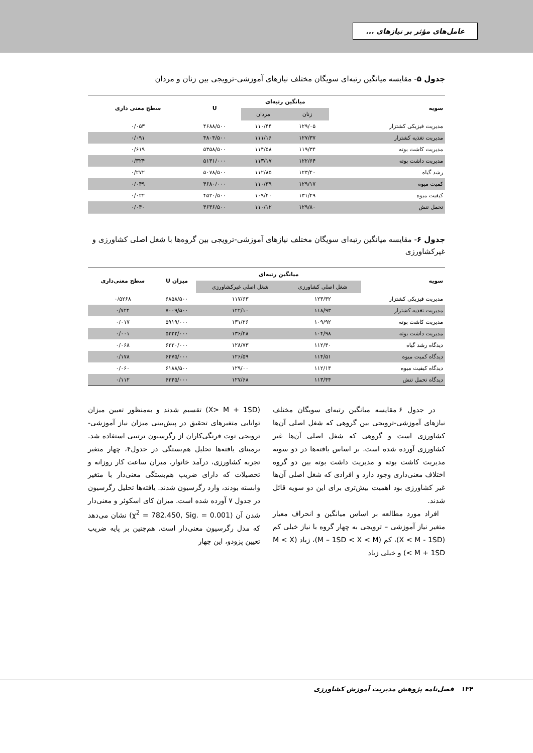عامل‌های مؤثر بر نیازهای ...
جدول ۵- مقایسه میانگین رتبه‌ای سویگان مختلف نیازهای آموزشی-ترویجی بین زنان و مردان
| سویه | میانگین رتبه‌ای | | U | سطح معنی داری |
| --- | --- | --- | --- | --- |
| | زنان | مردان | | |
| مدیریت فیزیکی کشتزار | ۱۲۹/۰۵ | ۱۱۰/۴۴ | ۴۶۸۸/۵۰۰ | ۰/۰۵۳ |
| مدیریت تغذیه کشتزار | ۱۲۷/۳۷ | ۱۱۱/۱۶ | ۴۸۰۴/۵۰۰ | ۰/۰۹۱ |
| مدیریت کاشت بوته | ۱۱۹/۳۴ | ۱۱۴/۵۸ | ۵۳۵۸/۵۰۰ | ۰/۶۱۹ |
| مدیریت داشت بوته | ۱۲۲/۶۴ | ۱۱۳/۱۷ | ۵۱۳۱/۰۰۰ | ۰/۳۲۴ |
| رشد گیاه | ۱۲۳/۴۰ | ۱۱۲/۸۵ | ۵۰۷۸/۵۰۰ | ۰/۲۷۲ |
| کمیت میوه | ۱۲۹/۱۷ | ۱۱۰/۳۹ | ۴۶۸۰/۰۰۰ | ۰/۰۴۹ |
| کیفیت میوه | ۱۳۱/۴۹ | ۱۰۹/۴۰ | ۴۵۲۰/۵۰۰ | ۰/۰۲۲ |
| تحمل تنش | ۱۲۹/۸۰ | ۱۱۰/۱۲ | ۴۶۳۶/۵۰۰ | ۰/۰۴۰ |
جدول ۶- مقایسه میانگین رتبه‌ای سویگان مختلف نیازهای آموزشی-ترویجی بین گروه‌ها با شغل اصلی کشاورزی و غیرکشاورزی
| سویه | میانگین رتبه‌ای | | میزان U | سطح معنی‌داری |
| --- | --- | --- | --- | --- |
| | شغل اصلی کشاورزی | شغل اصلی غیرکشاورزی | | |
| مدیریت فیزیکی کشتزار | ۱۲۳/۳۲ | ۱۱۷/۶۳ | ۶۸۵۸/۵۰۰ | ۰/۵۲۶۸ |
| مدیریت تغذیه کشتزار | ۱۱۸/۹۳ | ۱۲۲/۱۰ | ۷۰۰۹/۵۰۰ | ۰/۷۲۴ |
| مدیریت کاشت بوته | ۱۰۹/۹۲ | ۱۳۱/۲۶ | ۵۹۱۹/۰۰۰ | ۰/۰۱۷ |
| مدیریت داشت بوته | ۱۰۴/۹۸ | ۱۳۶/۲۸ | ۵۳۲۲/۰۰۰ | ۰/۰۰۱ |
| دیدگاه رشد گیاه | ۱۱۲/۴۰ | ۱۲۸/۷۳ | ۶۲۲۰/۰۰۰ | ۰/۰۶۸ |
| دیدگاه کمیت میوه | ۱۱۴/۵۱ | ۱۲۶/۵۹ | ۶۴۷۵/۰۰۰ | ۰/۱۷۸ |
| دیدگاه کیفیت میوه | ۱۱۲/۱۴ | ۱۲۹/۰۰ | ۶۱۸۸/۵۰۰ | ۰/۰۶۰ |
| دیدگاه تحمل تنش | ۱۱۳/۴۴ | ۱۲۷/۶۸ | ۶۳۴۵/۰۰۰ | ۰/۱۱۲ |
در جدول ۶ مقایسه میانگین رتبه‌ای سویگان مختلف نیازهای آموزشی-ترویجی بین گروهی که شغل اصلی آن‌ها کشاورزی است و گروهی که شغل اصلی آن‌ها غیر کشاورزی آورده شده است. بر اساس یافته‌ها در دو سویه مدیریت کاشت بوته و مدیریت داشت بوته بین دو گروه اختلاف معنی‌داری وجود دارد و افرادی که شغل اصلی آن‌ها غیر کشاورزی بود اهمیت بیش‌تری برای این دو سویه قائل شدند.
افراد مورد مطالعه بر اساس میانگین و انحراف معیار متغیر نیاز آموزشی – ترویجی به چهار گروه با نیاز خیلی کم (X < M - 1SD)، کم (M – 1SD < X < M)، زیاد (M < X < M + 1SD) و خیلی زیاد
(X> M + 1SD) تقسیم شدند و به‌منظور تعیین میزان توانایی متغیرهای تحقیق در پیش‌بینی میزان نیاز آموزشی-ترویجی توت فرنگی‌کاران از رگرسیون ترتیبی استفاده شد. برمبنای یافته‌ها تحلیل هم‌بستگی در جدول۴، چهار متغیر تجربه کشاورزی، درآمد خانوار، میزان ساعت کار روزانه و تحصیلات که دارای ضریب هم‌بستگی معنی‌دار با متغیر وابسته بودند، وارد رگرسیون شدند. یافته‌ها تحلیل رگرسیون در جدول ۷ آورده شده است. میزان کای اسکوئر و معنی‌دار شدن آن (χ<sup>2</sup> = 782.450, Sig. = 0.001) نشان می‌دهد که مدل رگرسیون معنی‌دار است. هم‌چنین بر پایه ضریب تعیین پزودو، این چهار
۱۳۴ فصل‌نامه پژوهش مدیریت آموزش کشاورزی